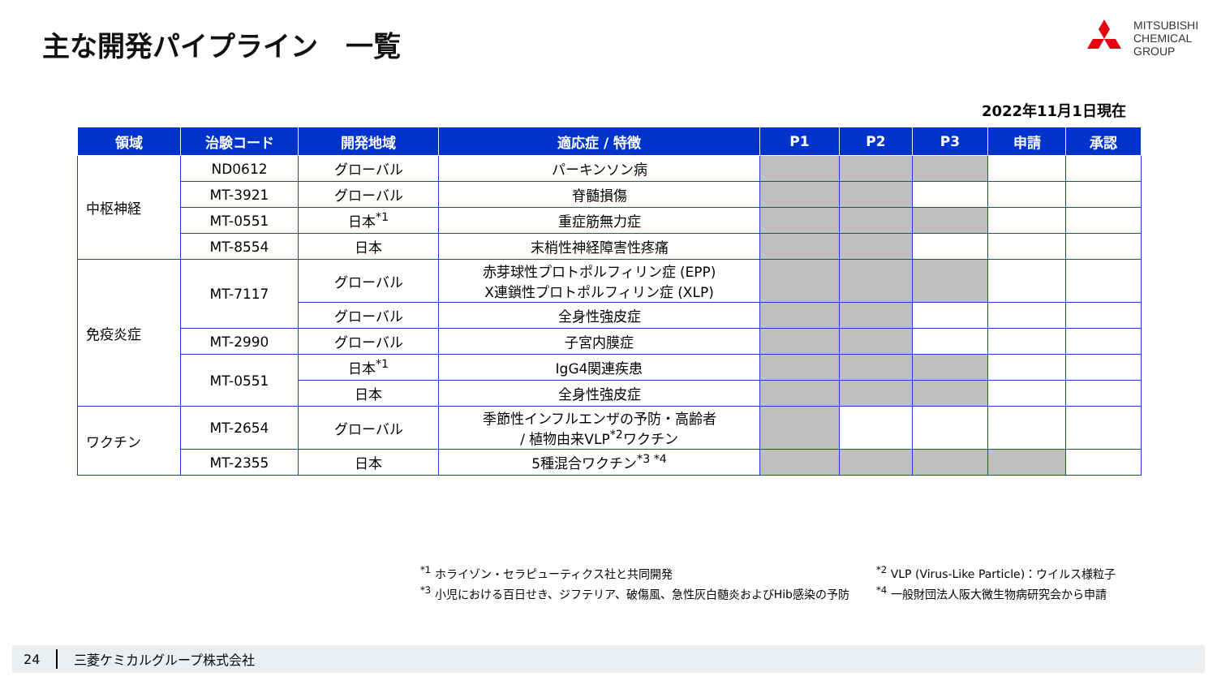主な開発パイプライン　一覧
MITSUBISHI
CHEMICAL
GROUP
2022年11月1日現在
| 領域 | 治験コード | 開発地域 | 適応症 / 特徴 | P1 | P2 | P3 | 申請 | 承認 |
| --- | --- | --- | --- | --- | --- | --- | --- | --- |
| 中枢神経 | ND0612 | グローバル | パーキンソン病 | | | | | |
| | MT-3921 | グローバル | 脊髄損傷 | | | | | |
| | MT-0551 | 日本<sup>*1</sup> | 重症筋無力症 | | | | | |
| | MT-8554 | 日本 | 末梢性神経障害性疼痛 | | | | | |
| 免疫炎症 | MT-7117 | グローバル | 赤芽球性プロトポルフィリン症 (EPP) X連鎖性プロトポルフィリン症 (XLP) | | | | | |
| | | グローバル | 全身性強皮症 | | | | | |
| | MT-2990 | グローバル | 子宮内膜症 | | | | | |
| | MT-0551 | 日本<sup>*1</sup> | IgG4関連疾患 | | | | | |
| | | 日本 | 全身性強皮症 | | | | | |
| ワクチン | MT-2654 | グローバル | 季節性インフルエンザの予防・高齢者 / 植物由来VLP<sup>*2</sup>ワクチン | | | | | |
| | MT-2355 | 日本 | 5種混合ワクチン<sup>*3 *4</sup> | | | | | |
<sup>*1</sup> ホライゾン・セラピューティクス社と共同開発
<sup>*3</sup> 小児における百日せき、ジフテリア、破傷風、急性灰白髄炎およびHib感染の予防
<sup>*2</sup> VLP (Virus-Like Particle)：ウイルス様粒子
<sup>*4</sup> 一般財団法人阪大微生物病研究会から申請
24 三菱ケミカルグループ株式会社